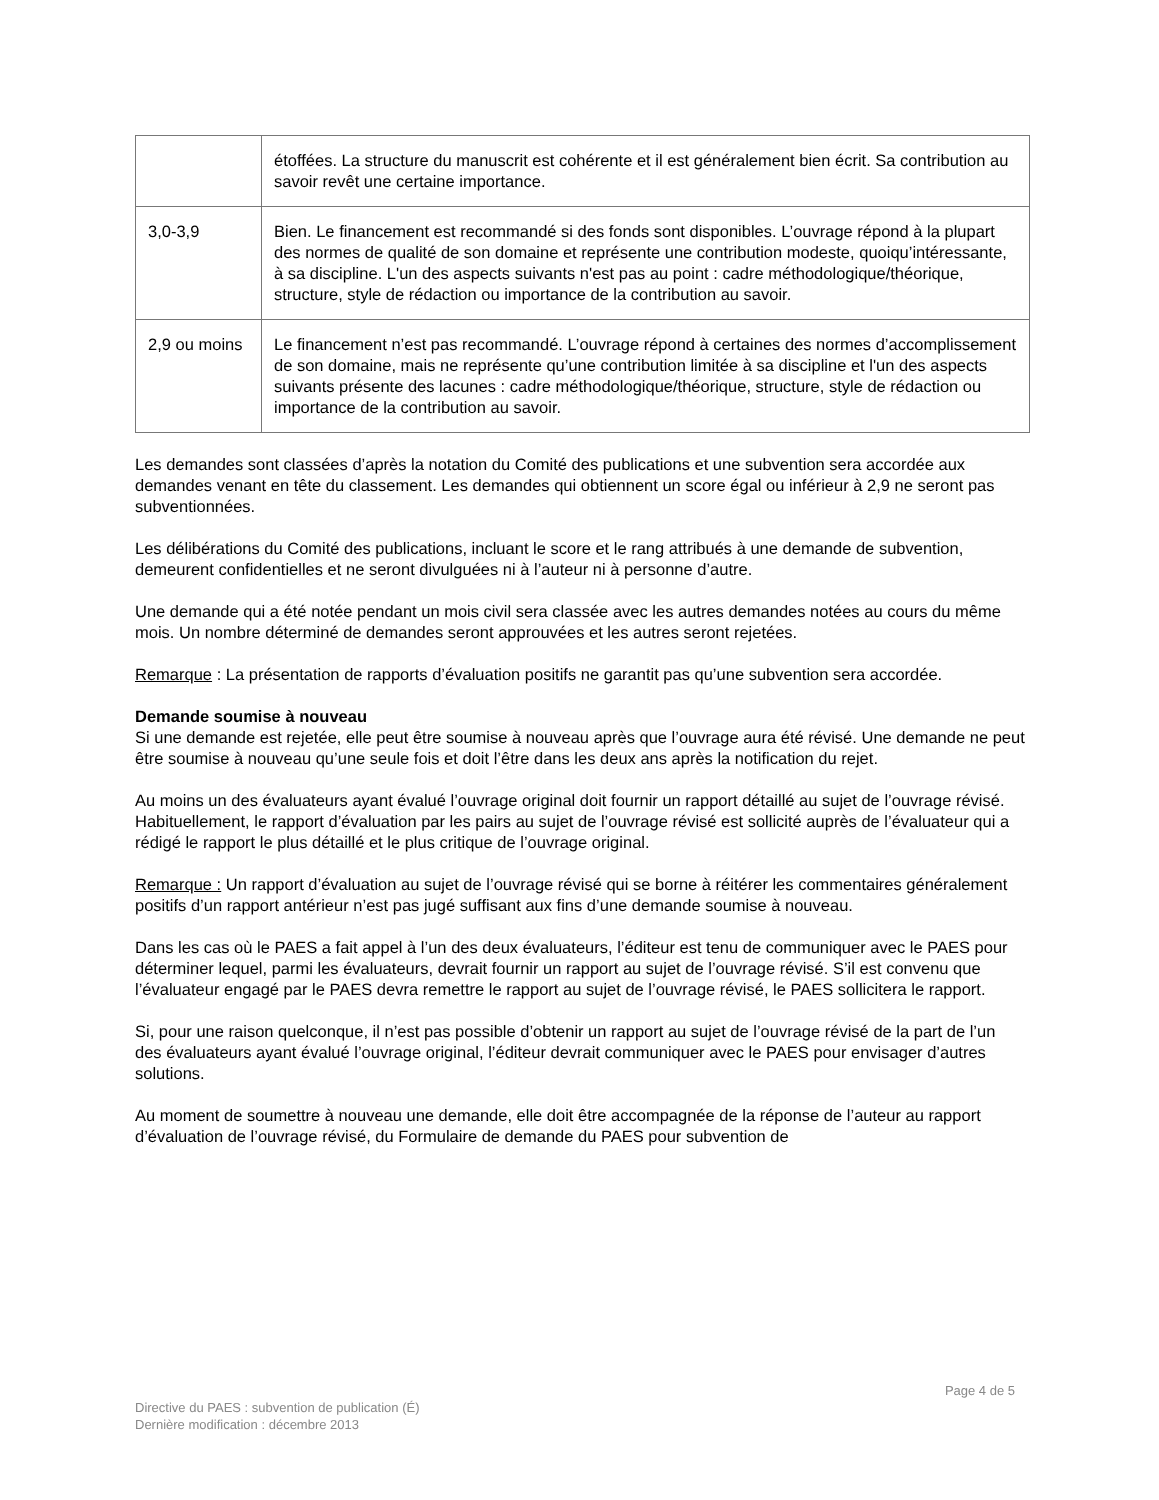| | étoffées. La structure du manuscrit est cohérente et il est généralement bien écrit. Sa contribution au savoir revêt une certaine importance. |
| 3,0-3,9 | Bien. Le financement est recommandé si des fonds sont disponibles. L’ouvrage répond à la plupart des normes de qualité de son domaine et représente une contribution modeste, quoiqu’intéressante, à sa discipline. L'un des aspects suivants n'est pas au point : cadre méthodologique/théorique, structure, style de rédaction ou importance de la contribution au savoir. |
| 2,9 ou moins | Le financement n’est pas recommandé. L’ouvrage répond à certaines des normes d’accomplissement de son domaine, mais ne représente qu’une contribution limitée à sa discipline et l'un des aspects suivants présente des lacunes : cadre méthodologique/théorique, structure, style de rédaction ou importance de la contribution au savoir. |
Les demandes sont classées d’après la notation du Comité des publications et une subvention sera accordée aux demandes venant en tête du classement. Les demandes qui obtiennent un score égal ou inférieur à 2,9 ne seront pas subventionnées.
Les délibérations du Comité des publications, incluant le score et le rang attribués à une demande de subvention, demeurent confidentielles et ne seront divulguées ni à l’auteur ni à personne d’autre.
Une demande qui a été notée pendant un mois civil sera classée avec les autres demandes notées au cours du même mois. Un nombre déterminé de demandes seront approuvées et les autres seront rejetées.
Remarque : La présentation de rapports d’évaluation positifs ne garantit pas qu’une subvention sera accordée.
Demande soumise à nouveau
Si une demande est rejetée, elle peut être soumise à nouveau après que l’ouvrage aura été révisé. Une demande ne peut être soumise à nouveau qu’une seule fois et doit l’être dans les deux ans après la notification du rejet.
Au moins un des évaluateurs ayant évalué l’ouvrage original doit fournir un rapport détaillé au sujet de l’ouvrage révisé. Habituellement, le rapport d’évaluation par les pairs au sujet de l’ouvrage révisé est sollicité auprès de l’évaluateur qui a rédigé le rapport le plus détaillé et le plus critique de l’ouvrage original.
Remarque : Un rapport d’évaluation au sujet de l’ouvrage révisé qui se borne à réitérer les commentaires généralement positifs d’un rapport antérieur n’est pas jugé suffisant aux fins d’une demande soumise à nouveau.
Dans les cas où le PAES a fait appel à l’un des deux évaluateurs, l’éditeur est tenu de communiquer avec le PAES pour déterminer lequel, parmi les évaluateurs, devrait fournir un rapport au sujet de l’ouvrage révisé. S’il est convenu que l’évaluateur engagé par le PAES devra remettre le rapport au sujet de l’ouvrage révisé, le PAES sollicitera le rapport.
Si, pour une raison quelconque, il n’est pas possible d’obtenir un rapport au sujet de l’ouvrage révisé de la part de l’un des évaluateurs ayant évalué l’ouvrage original, l’éditeur devrait communiquer avec le PAES pour envisager d’autres solutions.
Au moment de soumettre à nouveau une demande, elle doit être accompagnée de la réponse de l’auteur au rapport d’évaluation de l’ouvrage révisé, du Formulaire de demande du PAES pour subvention de
Page 4 de 5
Directive du PAES : subvention de publication (É)
Dernière modification : décembre 2013